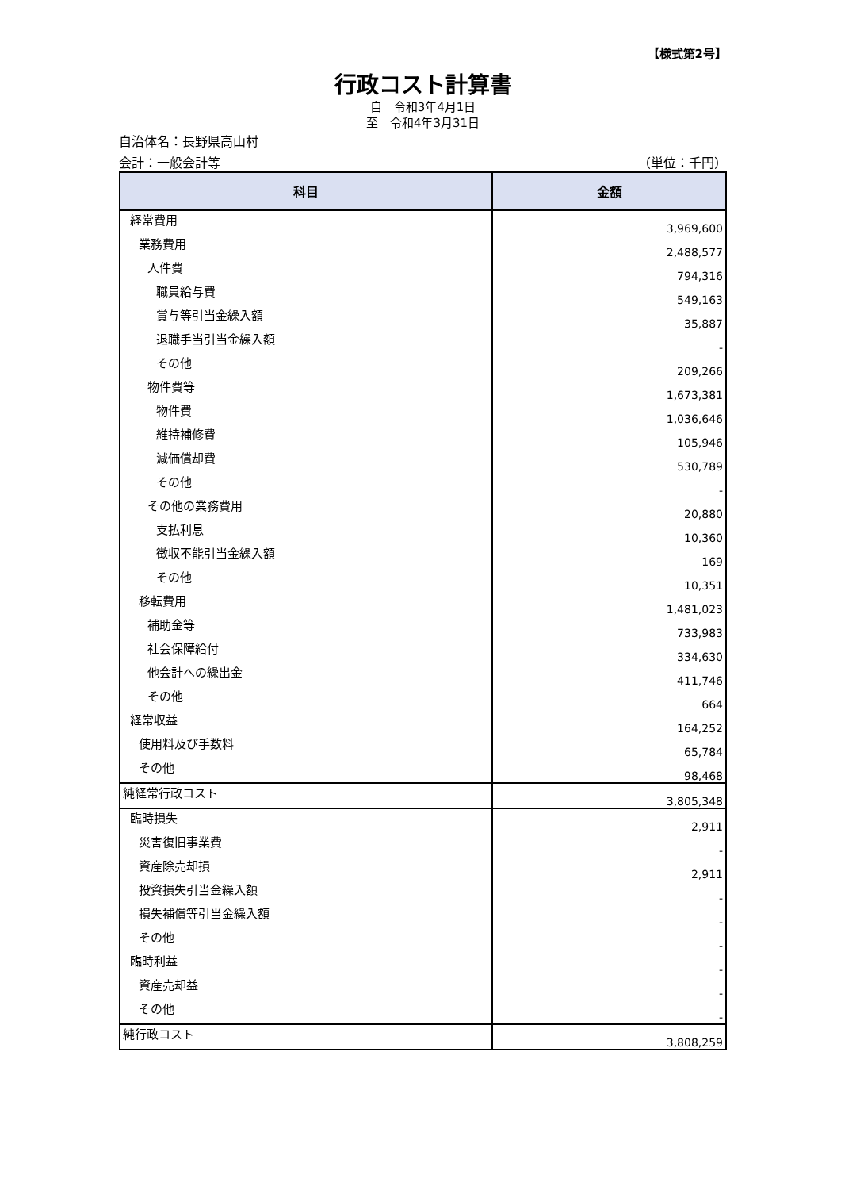【様式第2号】
行政コスト計算書
自　令和3年4月1日
至　令和4年3月31日
自治体名：長野県高山村
会計：一般会計等 （単位：千円）
| 科目 | 金額 |
| --- | --- |
| 経常費用 | 3,969,600 |
| 業務費用 | 2,488,577 |
| 人件費 | 794,316 |
| 職員給与費 | 549,163 |
| 賞与等引当金繰入額 | 35,887 |
| 退職手当引当金繰入額 | - |
| その他 | 209,266 |
| 物件費等 | 1,673,381 |
| 物件費 | 1,036,646 |
| 維持補修費 | 105,946 |
| 減価償却費 | 530,789 |
| その他 | - |
| その他の業務費用 | 20,880 |
| 支払利息 | 10,360 |
| 徴収不能引当金繰入額 | 169 |
| その他 | 10,351 |
| 移転費用 | 1,481,023 |
| 補助金等 | 733,983 |
| 社会保障給付 | 334,630 |
| 他会計への繰出金 | 411,746 |
| その他 | 664 |
| 経常収益 | 164,252 |
| 使用料及び手数料 | 65,784 |
| その他 | 98,468 |
| 純経常行政コスト | 3,805,348 |
| 臨時損失 | 2,911 |
| 災害復旧事業費 | - |
| 資産除売却損 | 2,911 |
| 投資損失引当金繰入額 | - |
| 損失補償等引当金繰入額 | - |
| その他 | - |
| 臨時利益 | - |
| 資産売却益 | - |
| その他 | - |
| 純行政コスト | 3,808,259 |